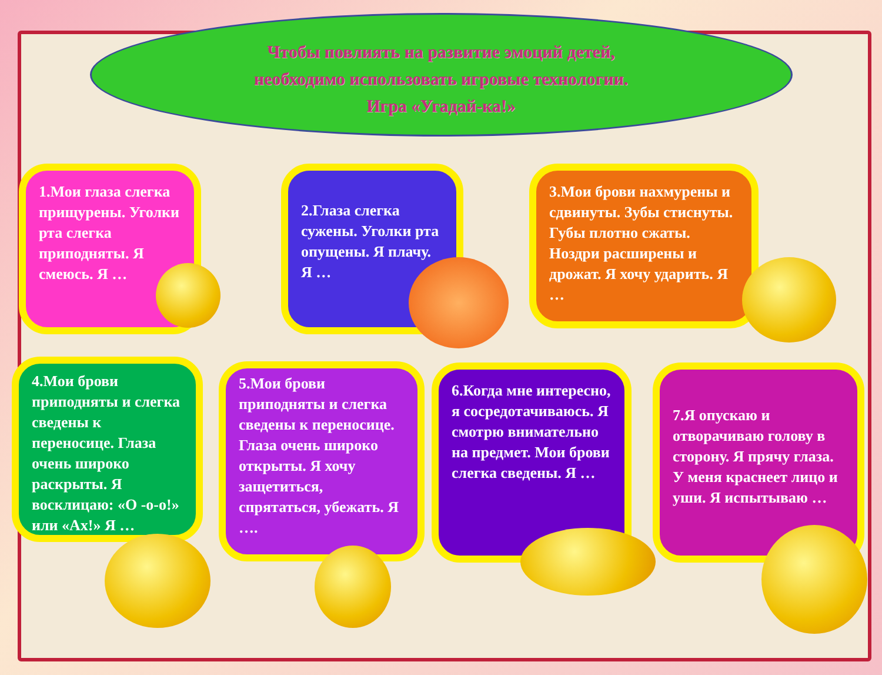Чтобы повлиять на развитие эмоций детей,
необходимо использовать игровые технологии.
Игра «Угадай-ка!»
1.Мои глаза слегка прищурены. Уголки рта слегка приподняты. Я смеюсь. Я …
2.Глаза слегка сужены. Уголки рта опущены. Я плачу. Я …
3.Мои брови нахмурены и сдвинуты. Зубы стиснуты. Губы плотно сжаты. Ноздри расширены и дрожат. Я хочу ударить. Я …
4.Мои брови приподняты и слегка сведены к переносице. Глаза очень широко раскрыты. Я восклицаю: «О -о-о!» или «Ах!» Я …
5.Мои брови приподняты и слегка сведены к переносице. Глаза очень широко открыты. Я хочу защетиться, спрятаться, убежать. Я ….
6.Когда мне интересно, я сосредотачиваюсь. Я смотрю внимательно на предмет. Мои брови слегка сведены. Я …
7.Я опускаю и отворачиваю голову в сторону. Я прячу глаза. У меня краснеет лицо и уши. Я испытываю …